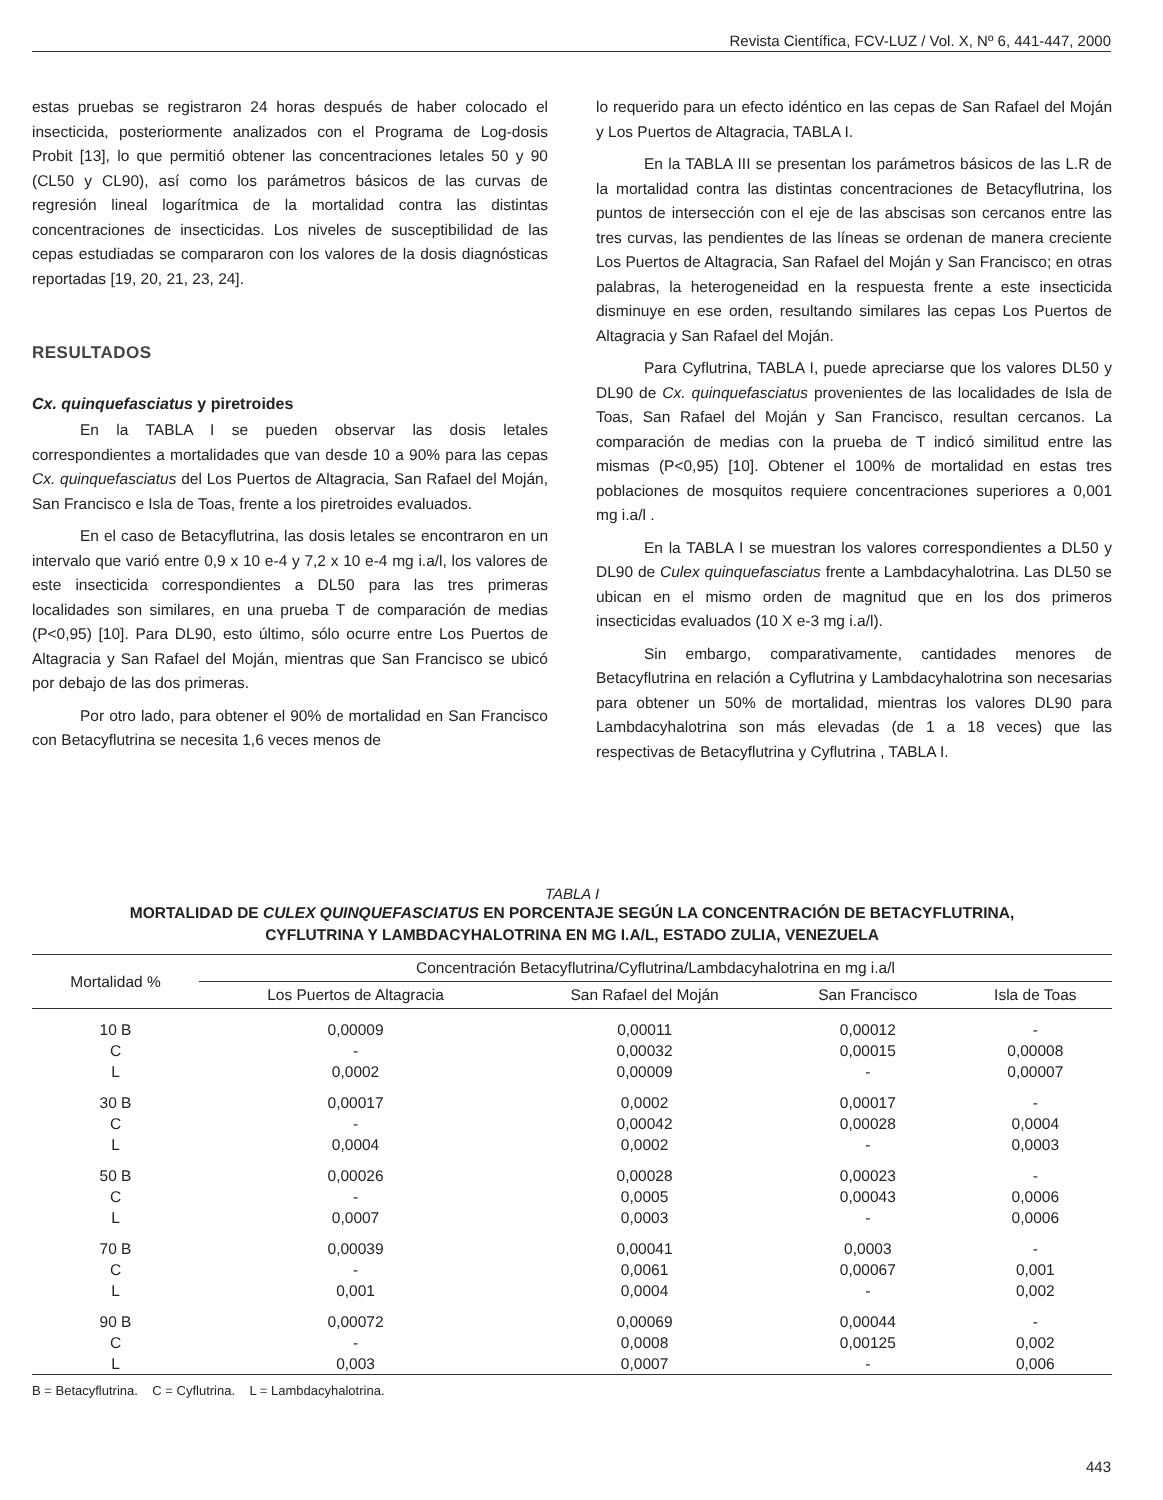Revista Científica, FCV-LUZ / Vol. X, Nº 6, 441-447, 2000
estas pruebas se registraron 24 horas después de haber colocado el insecticida, posteriormente analizados con el Programa de Log-dosis Probit [13], lo que permitió obtener las concentraciones letales 50 y 90 (CL50 y CL90), así como los parámetros básicos de las curvas de regresión lineal logarítmica de la mortalidad contra las distintas concentraciones de insecticidas. Los niveles de susceptibilidad de las cepas estudiadas se compararon con los valores de la dosis diagnósticas reportadas [19, 20, 21, 23, 24].
RESULTADOS
Cx. quinquefasciatus y piretroides
En la TABLA I se pueden observar las dosis letales correspondientes a mortalidades que van desde 10 a 90% para las cepas Cx. quinquefasciatus del Los Puertos de Altagracia, San Rafael del Moján, San Francisco e Isla de Toas, frente a los piretroides evaluados.
En el caso de Betacyflutrina, las dosis letales se encontraron en un intervalo que varió entre 0,9 x 10 e-4 y 7,2 x 10 e-4 mg i.a/l, los valores de este insecticida correspondientes a DL50 para las tres primeras localidades son similares, en una prueba T de comparación de medias (P<0,95) [10]. Para DL90, esto último, sólo ocurre entre Los Puertos de Altagracia y San Rafael del Moján, mientras que San Francisco se ubicó por debajo de las dos primeras.
Por otro lado, para obtener el 90% de mortalidad en San Francisco con Betacyflutrina se necesita 1,6 veces menos de
lo requerido para un efecto idéntico en las cepas de San Rafael del Moján y Los Puertos de Altagracia, TABLA I.
En la TABLA III se presentan los parámetros básicos de las L.R de la mortalidad contra las distintas concentraciones de Betacyflutrina, los puntos de intersección con el eje de las abscisas son cercanos entre las tres curvas, las pendientes de las líneas se ordenan de manera creciente Los Puertos de Altagracia, San Rafael del Moján y San Francisco; en otras palabras, la heterogeneidad en la respuesta frente a este insecticida disminuye en ese orden, resultando similares las cepas Los Puertos de Altagracia y San Rafael del Moján.
Para Cyflutrina, TABLA I, puede apreciarse que los valores DL50 y DL90 de Cx. quinquefasciatus provenientes de las localidades de Isla de Toas, San Rafael del Moján y San Francisco, resultan cercanos. La comparación de medias con la prueba de T indicó similitud entre las mismas (P<0,95) [10]. Obtener el 100% de mortalidad en estas tres poblaciones de mosquitos requiere concentraciones superiores a 0,001 mg i.a/l .
En la TABLA I se muestran los valores correspondientes a DL50 y DL90 de Culex quinquefasciatus frente a Lambdacyhalotrina. Las DL50 se ubican en el mismo orden de magnitud que en los dos primeros insecticidas evaluados (10 X e-3 mg i.a/l).
Sin embargo, comparativamente, cantidades menores de Betacyflutrina en relación a Cyflutrina y Lambdacyhalotrina son necesarias para obtener un 50% de mortalidad, mientras los valores DL90 para Lambdacyhalotrina son más elevadas (de 1 a 18 veces) que las respectivas de Betacyflutrina y Cyflutrina , TABLA I.
TABLA I
MORTALIDAD DE CULEX QUINQUEFASCIATUS EN PORCENTAJE SEGÚN LA CONCENTRACIÓN DE BETACYFLUTRINA,
CYFLUTRINA Y LAMBDACYHALOTRINA EN MG I.A/L, ESTADO ZULIA, VENEZUELA
| Mortalidad % | Concentración Betacyflutrina/Cyflutrina/Lambdacyhalotrina en mg i.a/l | | | |
| --- | --- | --- | --- | --- |
| | Los Puertos de Altagracia | San Rafael del Moján | San Francisco | Isla de Toas |
| 10 B | 0,00009 | 0,00011 | 0,00012 | - |
| C | - | 0,00032 | 0,00015 | 0,00008 |
| L | 0,0002 | 0,00009 | - | 0,00007 |
| 30 B | 0,00017 | 0,0002 | 0,00017 | - |
| C | - | 0,00042 | 0,00028 | 0,0004 |
| L | 0,0004 | 0,0002 | - | 0,0003 |
| 50 B | 0,00026 | 0,00028 | 0,00023 | - |
| C | - | 0,0005 | 0,00043 | 0,0006 |
| L | 0,0007 | 0,0003 | - | 0,0006 |
| 70 B | 0,00039 | 0,00041 | 0,0003 | - |
| C | - | 0,0061 | 0,00067 | 0,001 |
| L | 0,001 | 0,0004 | - | 0,002 |
| 90 B | 0,00072 | 0,00069 | 0,00044 | - |
| C | - | 0,0008 | 0,00125 | 0,002 |
| L | 0,003 | 0,0007 | - | 0,006 |
B = Betacyflutrina. C = Cyflutrina. L = Lambdacyhalotrina.
443